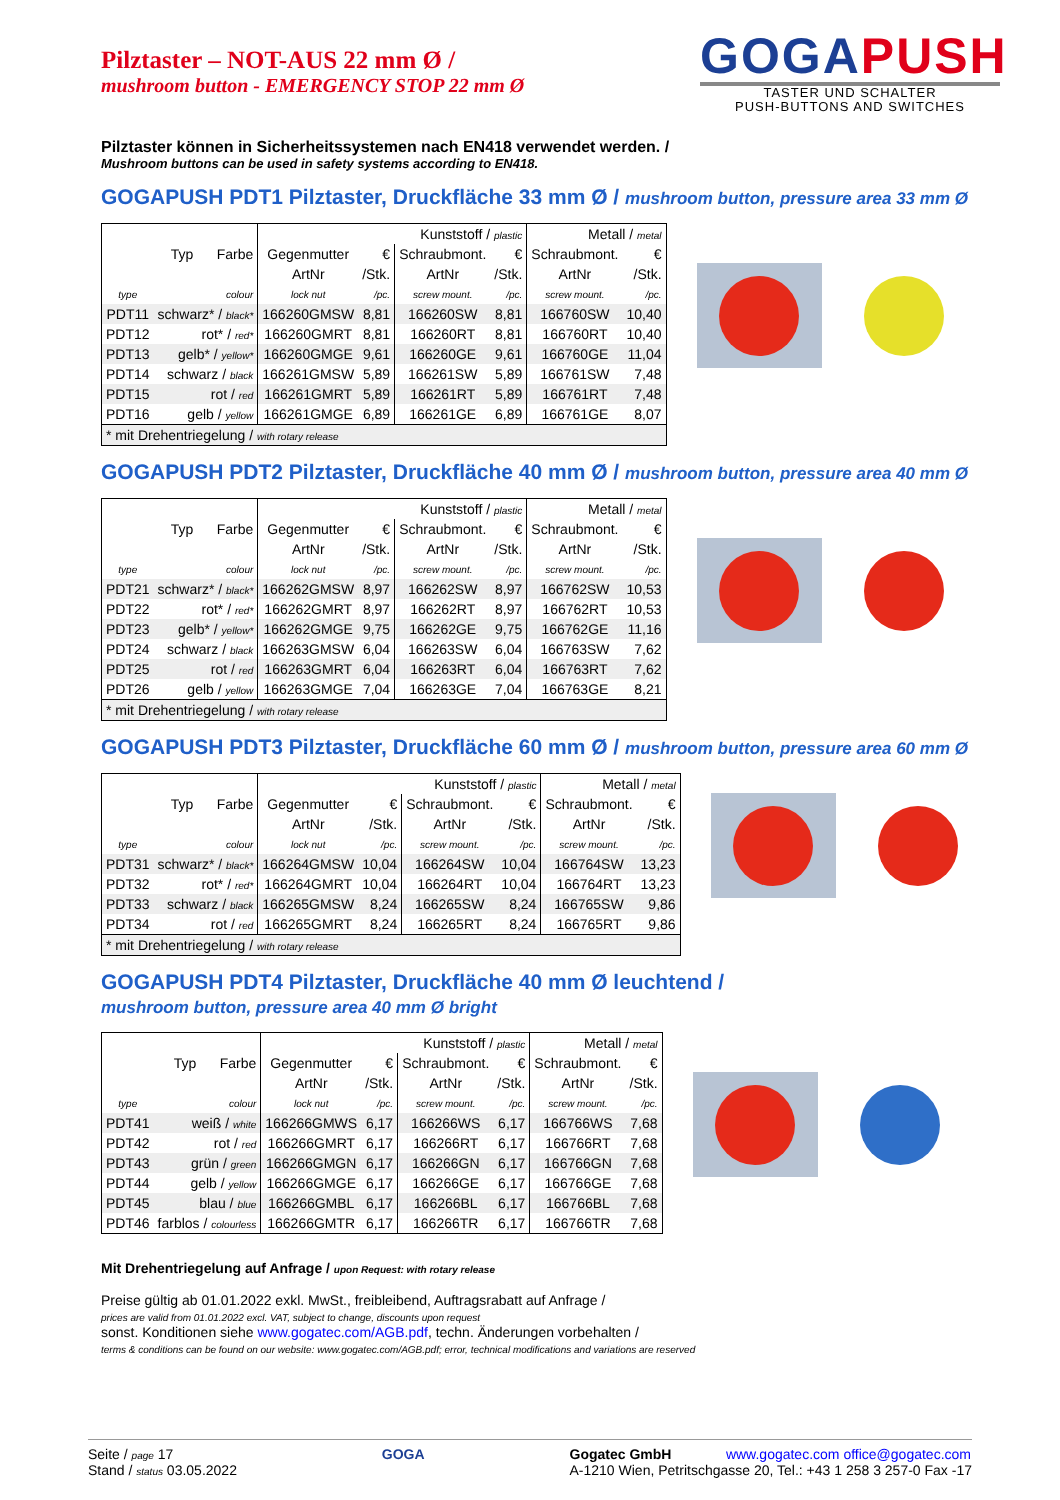Pilztaster – NOT-AUS 22 mm Ø /
mushroom button - EMERGENCY STOP 22 mm Ø
GOGAPUSH
TASTER UND SCHALTER
PUSH-BUTTONS AND SWITCHES
Pilztaster können in Sicherheitssystemen nach EN418 verwendet werden. /
Mushroom buttons can be used in safety systems according to EN418.
GOGAPUSH PDT1 Pilztaster, Druckfläche 33 mm Ø / mushroom button, pressure area 33 mm Ø
| Typ Farbe | | Kunststoff / plastic | | | | Metall / metal | |
| --- | --- | --- | --- | --- | --- | --- | --- |
| | | Gegenmutter | € | Schraubmont. | € | Schraubmont. | € |
| | | ArtNr | /Stk. | ArtNr | /Stk. | ArtNr | /Stk. |
| type | colour | lock nut | /pc. | screw mount. | /pc. | screw mount. | /pc. |
| PDT11 | schwarz* / black* | 166260GMSW | 8,81 | 166260SW | 8,81 | 166760SW | 10,40 |
| PDT12 | rot* / red* | 166260GMRT | 8,81 | 166260RT | 8,81 | 166760RT | 10,40 |
| PDT13 | gelb* / yellow* | 166260GMGE | 9,61 | 166260GE | 9,61 | 166760GE | 11,04 |
| PDT14 | schwarz / black | 166261GMSW | 5,89 | 166261SW | 5,89 | 166761SW | 7,48 |
| PDT15 | rot / red | 166261GMRT | 5,89 | 166261RT | 5,89 | 166761RT | 7,48 |
| PDT16 | gelb / yellow | 166261GMGE | 6,89 | 166261GE | 6,89 | 166761GE | 8,07 |
| * mit Drehentriegelung / with rotary release | | | | | | | |
GOGAPUSH PDT2 Pilztaster, Druckfläche 40 mm Ø / mushroom button, pressure area 40 mm Ø
| Typ Farbe | | Kunststoff / plastic | | | | Metall / metal | |
| --- | --- | --- | --- | --- | --- | --- | --- |
| | | Gegenmutter | € | Schraubmont. | € | Schraubmont. | € |
| | | ArtNr | /Stk. | ArtNr | /Stk. | ArtNr | /Stk. |
| type | colour | lock nut | /pc. | screw mount. | /pc. | screw mount. | /pc. |
| PDT21 | schwarz* / black* | 166262GMSW | 8,97 | 166262SW | 8,97 | 166762SW | 10,53 |
| PDT22 | rot* / red* | 166262GMRT | 8,97 | 166262RT | 8,97 | 166762RT | 10,53 |
| PDT23 | gelb* / yellow* | 166262GMGE | 9,75 | 166262GE | 9,75 | 166762GE | 11,16 |
| PDT24 | schwarz / black | 166263GMSW | 6,04 | 166263SW | 6,04 | 166763SW | 7,62 |
| PDT25 | rot / red | 166263GMRT | 6,04 | 166263RT | 6,04 | 166763RT | 7,62 |
| PDT26 | gelb / yellow | 166263GMGE | 7,04 | 166263GE | 7,04 | 166763GE | 8,21 |
| * mit Drehentriegelung / with rotary release | | | | | | | |
GOGAPUSH PDT3 Pilztaster, Druckfläche 60 mm Ø / mushroom button, pressure area 60 mm Ø
| Typ Farbe | | Kunststoff / plastic | | | | Metall / metal | |
| --- | --- | --- | --- | --- | --- | --- | --- |
| | | Gegenmutter | € | Schraubmont. | € | Schraubmont. | € |
| | | ArtNr | /Stk. | ArtNr | /Stk. | ArtNr | /Stk. |
| type | colour | lock nut | /pc. | screw mount. | /pc. | screw mount. | /pc. |
| PDT31 | schwarz* / black* | 166264GMSW | 10,04 | 166264SW | 10,04 | 166764SW | 13,23 |
| PDT32 | rot* / red* | 166264GMRT | 10,04 | 166264RT | 10,04 | 166764RT | 13,23 |
| PDT33 | schwarz / black | 166265GMSW | 8,24 | 166265SW | 8,24 | 166765SW | 9,86 |
| PDT34 | rot / red | 166265GMRT | 8,24 | 166265RT | 8,24 | 166765RT | 9,86 |
| * mit Drehentriegelung / with rotary release | | | | | | | |
GOGAPUSH PDT4 Pilztaster, Druckfläche 40 mm Ø leuchtend /
mushroom button, pressure area 40 mm Ø bright
| Typ Farbe | | Kunststoff / plastic | | | | Metall / metal | |
| --- | --- | --- | --- | --- | --- | --- | --- |
| | | Gegenmutter | € | Schraubmont. | € | Schraubmont. | € |
| | | ArtNr | /Stk. | ArtNr | /Stk. | ArtNr | /Stk. |
| type | colour | lock nut | /pc. | screw mount. | /pc. | screw mount. | /pc. |
| PDT41 | weiß / white | 166266GMWS | 6,17 | 166266WS | 6,17 | 166766WS | 7,68 |
| PDT42 | rot / red | 166266GMRT | 6,17 | 166266RT | 6,17 | 166766RT | 7,68 |
| PDT43 | grün / green | 166266GMGN | 6,17 | 166266GN | 6,17 | 166766GN | 7,68 |
| PDT44 | gelb / yellow | 166266GMGE | 6,17 | 166266GE | 6,17 | 166766GE | 7,68 |
| PDT45 | blau / blue | 166266GMBL | 6,17 | 166266BL | 6,17 | 166766BL | 7,68 |
| PDT46 | farblos / colourless | 166266GMTR | 6,17 | 166266TR | 6,17 | 166766TR | 7,68 |
Mit Drehentriegelung auf Anfrage / upon Request: with rotary release
Preise gültig ab 01.01.2022 exkl. MwSt., freibleibend, Auftragsrabatt auf Anfrage /
prices are valid from 01.01.2022 excl. VAT, subject to change, discounts upon request
sonst. Konditionen siehe www.gogatec.com/AGB.pdf, techn. Änderungen vorbehalten /
terms & conditions can be found on our website: www.gogatec.com/AGB.pdf; error, technical modifications and variations are reserved
Seite / page 17
Stand / status 03.05.2022
GOGA Gogatec GmbH www.gogatec.com office@gogatec.com
A-1210 Wien, Petritschgasse 20, Tel.: +43 1 258 3 257-0 Fax -17